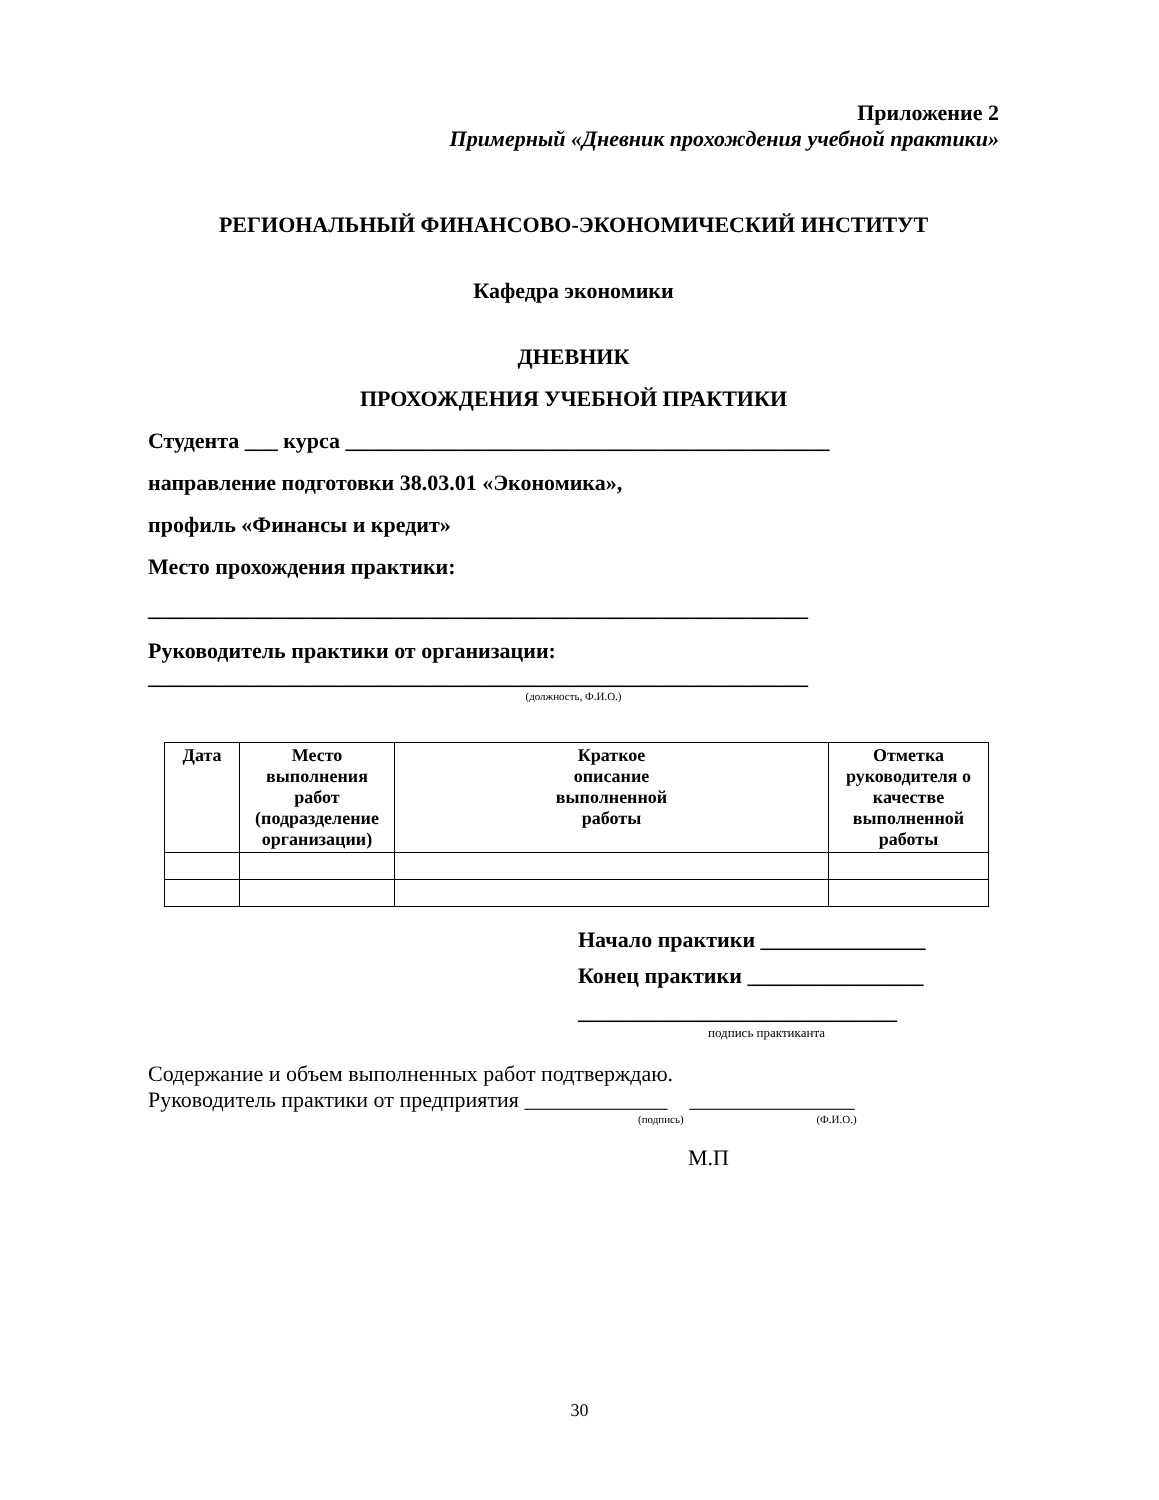Приложение 2
Примерный «Дневник прохождения учебной практики»
РЕГИОНАЛЬНЫЙ ФИНАНСОВО-ЭКОНОМИЧЕСКИЙ ИНСТИТУТ
Кафедра экономики
ДНЕВНИК
ПРОХОЖДЕНИЯ УЧЕБНОЙ ПРАКТИКИ
Студента ___ курса ____________________________________________
направление подготовки 38.03.01 «Экономика»,
профиль «Финансы и кредит»
Место прохождения практики:
____________________________________________________________
Руководитель практики от организации:
____________________________________________________________
(должность, Ф.И.О.)
| Дата | Место выполнения работ (подразделение организации) | Краткое описание выполненной работы | Отметка руководителя о качестве выполненной работы |
| --- | --- | --- | --- |
Начало практики _______________
Конец практики ________________
_____________________________
подпись практиканта
Содержание и объем выполненных работ подтверждаю.
Руководитель практики от предприятия _____________ _______________
(подпись) (Ф.И.О.)
М.П
30